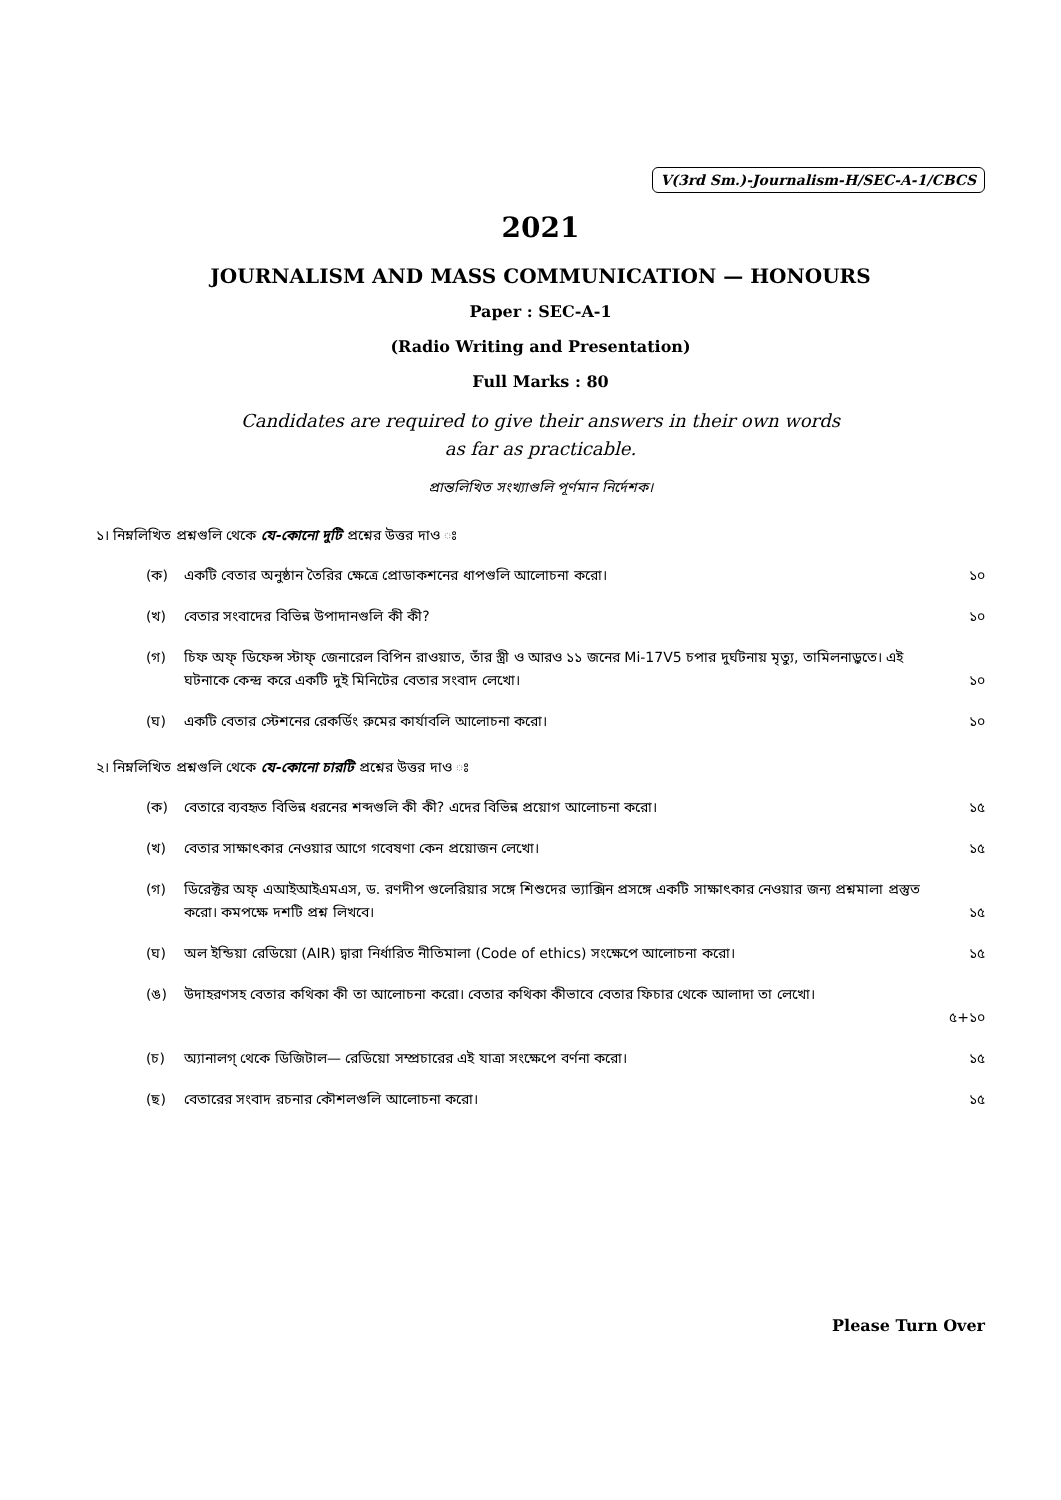V(3rd Sm.)-Journalism-H/SEC-A-1/CBCS
2021
JOURNALISM AND MASS COMMUNICATION — HONOURS
Paper : SEC-A-1
(Radio Writing and Presentation)
Full Marks : 80
Candidates are required to give their answers in their own words
as far as practicable.
প্রান্তলিখিত সংখ্যাগুলি পূর্ণমান নির্দেশক।
১। নিম্নলিখিত প্রশ্নগুলি থেকে যে-কোনো দুটি প্রশ্নের উত্তর দাও ঃ
(ক) একটি বেতার অনুষ্ঠান তৈরির ক্ষেত্রে প্রোডাকশনের ধাপগুলি আলোচনা করো। ১০
(খ) বেতার সংবাদের বিভিন্ন উপাদানগুলি কী কী? ১০
(গ) চিফ অফ্ ডিফেন্স স্টাফ্ জেনারেল বিপিন রাওয়াত, তাঁর স্ত্রী ও আরও ১১ জনের Mi-17V5 চপার দুর্ঘটনায় মৃত্যু, তামিলনাড়ুতে। এই ঘটনাকে কেন্দ্র করে একটি দুই মিনিটের বেতার সংবাদ লেখো। ১০
(ঘ) একটি বেতার স্টেশনের রেকর্ডিং রুমের কার্যাবলি আলোচনা করো। ১০
২। নিম্নলিখিত প্রশ্নগুলি থেকে যে-কোনো চারটি প্রশ্নের উত্তর দাও ঃ
(ক) বেতারে ব্যবহৃত বিভিন্ন ধরনের শব্দগুলি কী কী? এদের বিভিন্ন প্রয়োগ আলোচনা করো। ১৫
(খ) বেতার সাক্ষাৎকার নেওয়ার আগে গবেষণা কেন প্রয়োজন লেখো। ১৫
(গ) ডিরেক্টর অফ্ এআইআইএমএস, ড. রণদীপ গুলেরিয়ার সঙ্গে শিশুদের ভ্যাক্সিন প্রসঙ্গে একটি সাক্ষাৎকার নেওয়ার জন্য প্রশ্নমালা প্রস্তুত করো। কমপক্ষে দশটি প্রশ্ন লিখবে। ১৫
(ঘ) অল ইন্ডিয়া রেডিয়ো (AIR) দ্বারা নির্ধারিত নীতিমালা (Code of ethics) সংক্ষেপে আলোচনা করো। ১৫
(ঙ) উদাহরণসহ বেতার কথিকা কী তা আলোচনা করো। বেতার কথিকা কীভাবে বেতার ফিচার থেকে আলাদা তা লেখো।
৫+১০
(চ) অ্যানালগ্ থেকে ডিজিটাল— রেডিয়ো সম্প্রচারের এই যাত্রা সংক্ষেপে বর্ণনা করো। ১৫
(ছ) বেতারের সংবাদ রচনার কৌশলগুলি আলোচনা করো। ১৫
Please Turn Over